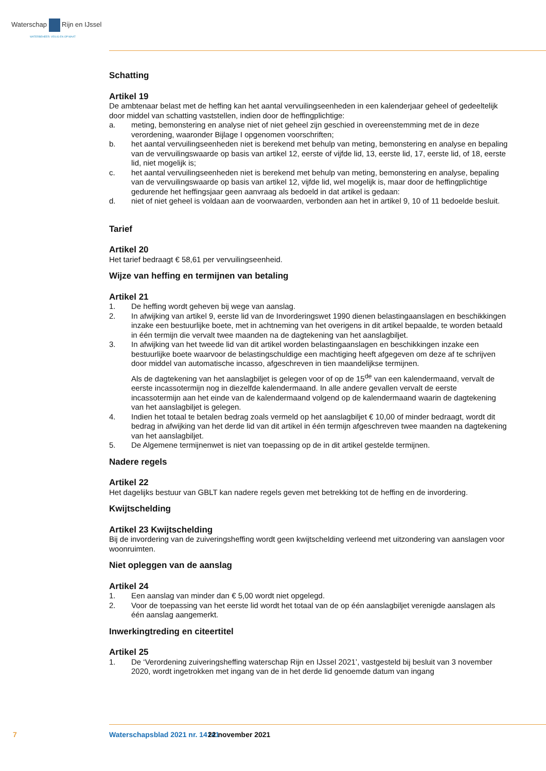Waterschap Rijn en IJssel
WATERBEHEER: VEILIG EN OP MAAT
Schatting
Artikel 19
De ambtenaar belast met de heffing kan het aantal vervuilingseenheden in een kalenderjaar geheel of gedeeltelijk door middel van schatting vaststellen, indien door de heffingplichtige:
a. meting, bemonstering en analyse niet of niet geheel zijn geschied in overeenstemming met de in deze verordening, waaronder Bijlage I opgenomen voorschriften;
b. het aantal vervuilingseenheden niet is berekend met behulp van meting, bemonstering en analyse en bepaling van de vervuilingswaarde op basis van artikel 12, eerste of vijfde lid, 13, eerste lid, 17, eerste lid, of 18, eerste lid, niet mogelijk is;
c. het aantal vervuilingseenheden niet is berekend met behulp van meting, bemonstering en analyse, bepaling van de vervuilingswaarde op basis van artikel 12, vijfde lid, wel mogelijk is, maar door de heffingplichtige gedurende het heffingsjaar geen aanvraag als bedoeld in dat artikel is gedaan:
d. niet of niet geheel is voldaan aan de voorwaarden, verbonden aan het in artikel 9, 10 of 11 bedoelde besluit.
Tarief
Artikel 20
Het tarief bedraagt € 58,61 per vervuilingseenheid.
Wijze van heffing en termijnen van betaling
Artikel 21
1. De heffing wordt geheven bij wege van aanslag.
2. In afwijking van artikel 9, eerste lid van de Invorderingswet 1990 dienen belastingaanslagen en beschikkingen inzake een bestuurlijke boete, met in achtneming van het overigens in dit artikel bepaalde, te worden betaald in één termijn die vervalt twee maanden na de dagtekening van het aanslagbiljet.
3. In afwijking van het tweede lid van dit artikel worden belastingaanslagen en beschikkingen inzake een bestuurlijke boete waarvoor de belastingschuldige een machtiging heeft afgegeven om deze af te schrijven door middel van automatische incasso, afgeschreven in tien maandelijkse termijnen.
Als de dagtekening van het aanslagbiljet is gelegen voor of op de 15<sup>de</sup> van een kalendermaand, vervalt de eerste incassotermijn nog in diezelfde kalendermaand. In alle andere gevallen vervalt de eerste incassotermijn aan het einde van de kalendermaand volgend op de kalendermaand waarin de dagtekening van het aanslagbiljet is gelegen.
4. Indien het totaal te betalen bedrag zoals vermeld op het aanslagbiljet € 10,00 of minder bedraagt, wordt dit bedrag in afwijking van het derde lid van dit artikel in één termijn afgeschreven twee maanden na dagtekening van het aanslagbiljet.
5. De Algemene termijnenwet is niet van toepassing op de in dit artikel gestelde termijnen.
Nadere regels
Artikel 22
Het dagelijks bestuur van GBLT kan nadere regels geven met betrekking tot de heffing en de invordering.
Kwijtschelding
Artikel 23 Kwijtschelding
Bij de invordering van de zuiveringsheffing wordt geen kwijtschelding verleend met uitzondering van aanslagen voor woonruimten.
Niet opleggen van de aanslag
Artikel 24
1. Een aanslag van minder dan € 5,00 wordt niet opgelegd.
2. Voor de toepassing van het eerste lid wordt het totaal van de op één aanslagbiljet verenigde aanslagen als één aanslag aangemerkt.
Inwerkingtreding en citeertitel
Artikel 25
1. De ‘Verordening zuiveringsheffing waterschap Rijn en IJssel 2021’, vastgesteld bij besluit van 3 november 2020, wordt ingetrokken met ingang van de in het derde lid genoemde datum van ingang
7 Waterschapsblad 2021 nr. 14141 22 november 2021